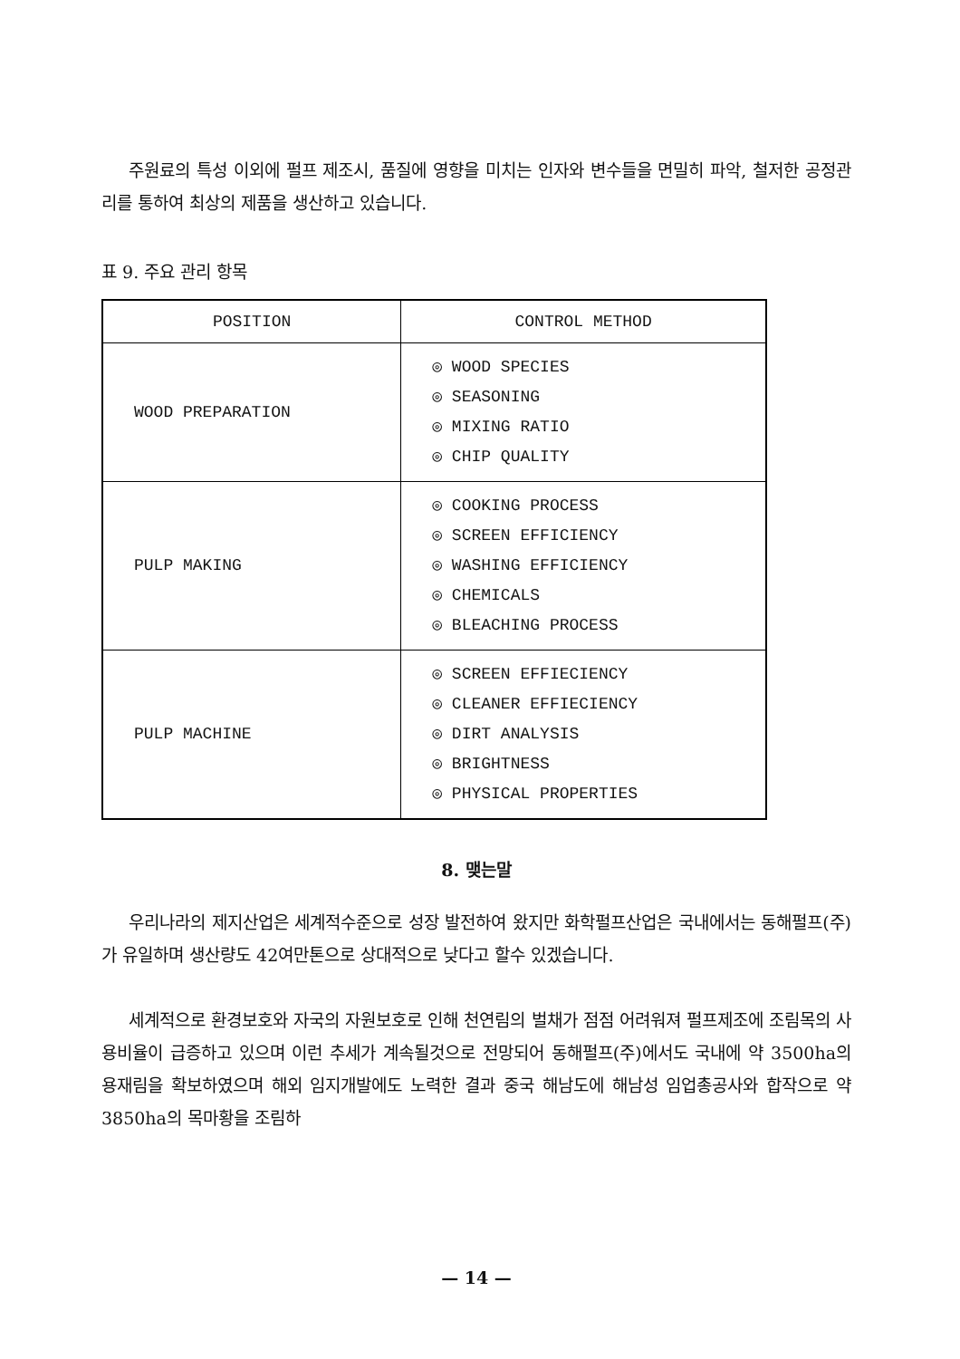주원료의 특성 이외에 펄프 제조시, 품질에 영향을 미치는 인자와 변수들을 면밀히 파악, 철저한 공정관리를 통하여 최상의 제품을 생산하고 있습니다.
표 9. 주요 관리 항목
| POSITION | CONTROL METHOD |
| --- | --- |
| WOOD PREPARATION | ◎ WOOD SPECIES ◎ SEASONING ◎ MIXING RATIO ◎ CHIP QUALITY |
| PULP MAKING | ◎ COOKING PROCESS ◎ SCREEN EFFICIENCY ◎ WASHING EFFICIENCY ◎ CHEMICALS ◎ BLEACHING PROCESS |
| PULP MACHINE | ◎ SCREEN EFFIECIENCY ◎ CLEANER EFFIECIENCY ◎ DIRT ANALYSIS ◎ BRIGHTNESS ◎ PHYSICAL PROPERTIES |
8. 맺는말
우리나라의 제지산업은 세계적수준으로 성장 발전하여 왔지만 화학펄프산업은 국내에서는 동해펄프(주)가 유일하며 생산량도 42여만톤으로 상대적으로 낮다고 할수 있겠습니다.
세계적으로 환경보호와 자국의 자원보호로 인해 천연림의 벌채가 점점 어려워져 펄프제조에 조림목의 사용비율이 급증하고 있으며 이런 추세가 계속될것으로 전망되어 동해펄프(주)에서도 국내에 약 3500ha의 용재림을 확보하였으며 해외 임지개발에도 노력한 결과 중국 해남도에 해남성 임업총공사와 합작으로 약 3850ha의 목마황을 조림하
— 14 —